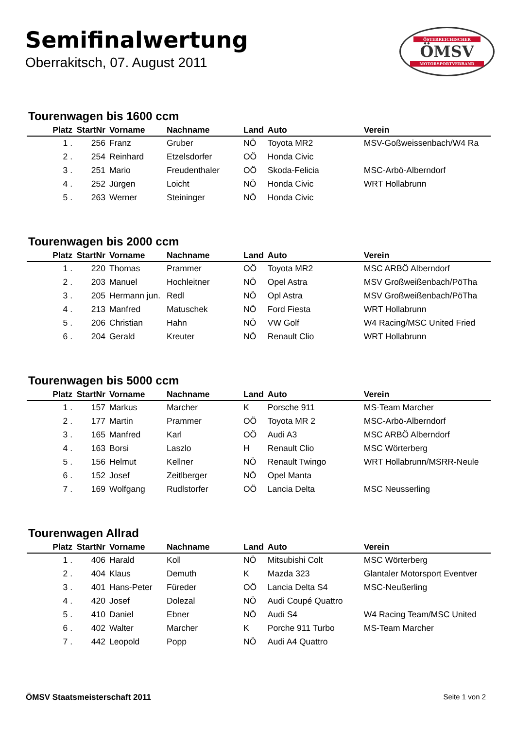Semifinalwertung
Oberrakitsch, 07. August 2011
ÖSTERREICHISCHER
ÖMSV
MOTORSPORTVERBAND
Tourenwagen bis 1600 ccm
| Platz | StartNr | Vorname | Nachname | Land | Auto | Verein |
| --- | --- | --- | --- | --- | --- | --- |
| 1 . | 256 | Franz | Gruber | NÖ | Toyota MR2 | MSV-Goßweissenbach/W4 Ra |
| 2 . | 254 | Reinhard | Etzelsdorfer | OÖ | Honda Civic | |
| 3 . | 251 | Mario | Freudenthaler | OÖ | Skoda-Felicia | MSC-Arbö-Alberndorf |
| 4 . | 252 | Jürgen | Loicht | NÖ | Honda Civic | WRT Hollabrunn |
| 5 . | 263 | Werner | Steininger | NÖ | Honda Civic | |
Tourenwagen bis 2000 ccm
| Platz | StartNr | Vorname | Nachname | Land | Auto | Verein |
| --- | --- | --- | --- | --- | --- | --- |
| 1 . | 220 | Thomas | Prammer | OÖ | Toyota MR2 | MSC ARBÖ Alberndorf |
| 2 . | 203 | Manuel | Hochleitner | NÖ | Opel Astra | MSV Großweißenbach/PöTha |
| 3 . | 205 | Hermann jun. | Redl | NÖ | Opl Astra | MSV Großweißenbach/PöTha |
| 4 . | 213 | Manfred | Matuschek | NÖ | Ford Fiesta | WRT Hollabrunn |
| 5 . | 206 | Christian | Hahn | NÖ | VW Golf | W4 Racing/MSC United Fried |
| 6 . | 204 | Gerald | Kreuter | NÖ | Renault Clio | WRT Hollabrunn |
Tourenwagen bis 5000 ccm
| Platz | StartNr | Vorname | Nachname | Land | Auto | Verein |
| --- | --- | --- | --- | --- | --- | --- |
| 1 . | 157 | Markus | Marcher | K | Porsche 911 | MS-Team Marcher |
| 2 . | 177 | Martin | Prammer | OÖ | Toyota MR 2 | MSC-Arbö-Alberndorf |
| 3 . | 165 | Manfred | Karl | OÖ | Audi A3 | MSC ARBÖ Alberndorf |
| 4 . | 163 | Borsi | Laszlo | H | Renault Clio | MSC Wörterberg |
| 5 . | 156 | Helmut | Kellner | NÖ | Renault Twingo | WRT Hollabrunn/MSRR-Neule |
| 6 . | 152 | Josef | Zeitlberger | NÖ | Opel Manta | |
| 7 . | 169 | Wolfgang | Rudlstorfer | OÖ | Lancia Delta | MSC Neusserling |
Tourenwagen Allrad
| Platz | StartNr | Vorname | Nachname | Land | Auto | Verein |
| --- | --- | --- | --- | --- | --- | --- |
| 1 . | 406 | Harald | Koll | NÖ | Mitsubishi Colt | MSC Wörterberg |
| 2 . | 404 | Klaus | Demuth | K | Mazda 323 | Glantaler Motorsport Eventver |
| 3 . | 401 | Hans-Peter | Füreder | OÖ | Lancia Delta S4 | MSC-Neußerling |
| 4 . | 420 | Josef | Dolezal | NÖ | Audi Coupé Quattro | |
| 5 . | 410 | Daniel | Ebner | NÖ | Audi S4 | W4 Racing Team/MSC United |
| 6 . | 402 | Walter | Marcher | K | Porche 911 Turbo | MS-Team Marcher |
| 7 . | 442 | Leopold | Popp | NÖ | Audi A4 Quattro | |
ÖMSV Staatsmeisterschaft 2011 Seite 1 von 2